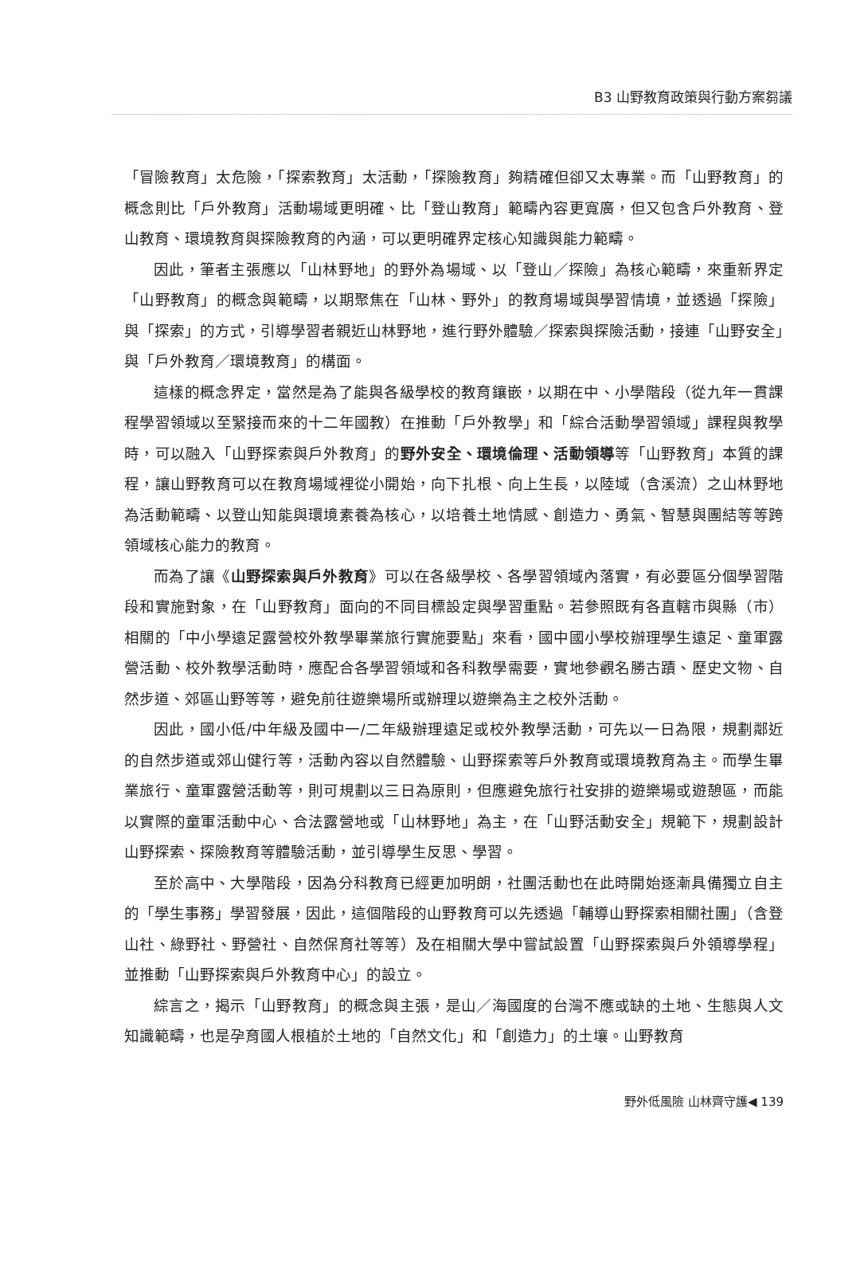B3 山野教育政策與行動方案芻議
「冒險教育」太危險，「探索教育」太活動，「探險教育」夠精確但卻又太專業。而「山野教育」的概念則比「戶外教育」活動場域更明確、比「登山教育」範疇內容更寬廣，但又包含戶外教育、登山教育、環境教育與探險教育的內涵，可以更明確界定核心知識與能力範疇。
因此，筆者主張應以「山林野地」的野外為場域、以「登山／探險」為核心範疇，來重新界定「山野教育」的概念與範疇，以期聚焦在「山林、野外」的教育場域與學習情境，並透過「探險」與「探索」的方式，引導學習者親近山林野地，進行野外體驗／探索與探險活動，接連「山野安全」與「戶外教育／環境教育」的構面。
這樣的概念界定，當然是為了能與各級學校的教育鑲嵌，以期在中、小學階段（從九年一貫課程學習領域以至緊接而來的十二年國教）在推動「戶外教學」和「綜合活動學習領域」課程與教學時，可以融入「山野探索與戶外教育」的野外安全、環境倫理、活動領導等「山野教育」本質的課程，讓山野教育可以在教育場域裡從小開始，向下扎根、向上生長，以陸域（含溪流）之山林野地為活動範疇、以登山知能與環境素養為核心，以培養土地情感、創造力、勇氣、智慧與團結等等跨領域核心能力的教育。
而為了讓《山野探索與戶外教育》可以在各級學校、各學習領域內落實，有必要區分個學習階段和實施對象，在「山野教育」面向的不同目標設定與學習重點。若參照既有各直轄市與縣（市）相關的「中小學遠足露營校外教學畢業旅行實施要點」來看，國中國小學校辦理學生遠足、童軍露營活動、校外教學活動時，應配合各學習領域和各科教學需要，實地參觀名勝古蹟、歷史文物、自然步道、郊區山野等等，避免前往遊樂場所或辦理以遊樂為主之校外活動。
因此，國小低/中年級及國中一/二年級辦理遠足或校外教學活動，可先以一日為限，規劃鄰近的自然步道或郊山健行等，活動內容以自然體驗、山野探索等戶外教育或環境教育為主。而學生畢業旅行、童軍露營活動等，則可規劃以三日為原則，但應避免旅行社安排的遊樂場或遊憩區，而能以實際的童軍活動中心、合法露營地或「山林野地」為主，在「山野活動安全」規範下，規劃設計山野探索、探險教育等體驗活動，並引導學生反思、學習。
至於高中、大學階段，因為分科教育已經更加明朗，社團活動也在此時開始逐漸具備獨立自主的「學生事務」學習發展，因此，這個階段的山野教育可以先透過「輔導山野探索相關社團」（含登山社、綠野社、野營社、自然保育社等等）及在相關大學中嘗試設置「山野探索與戶外領導學程」並推動「山野探索與戶外教育中心」的設立。
綜言之，揭示「山野教育」的概念與主張，是山／海國度的台灣不應或缺的土地、生態與人文知識範疇，也是孕育國人根植於土地的「自然文化」和「創造力」的土壤。山野教育
野外低風險 山林齊守護◀ 139